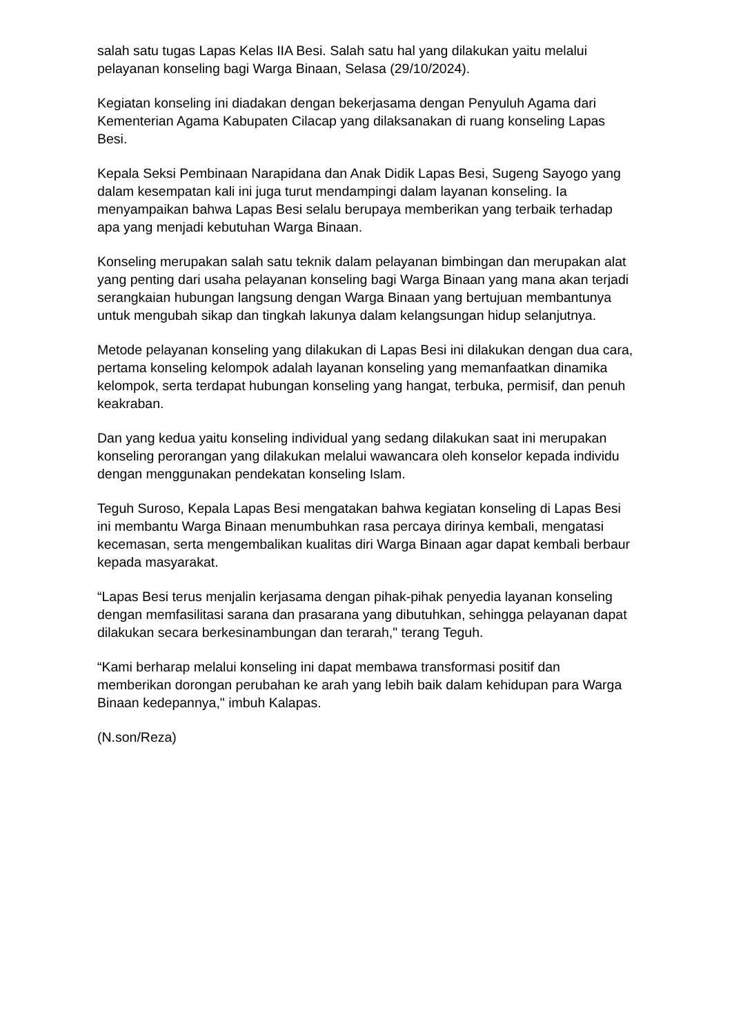salah satu tugas Lapas Kelas IIA Besi. Salah satu hal yang dilakukan yaitu melalui pelayanan konseling bagi Warga Binaan, Selasa (29/10/2024).
Kegiatan konseling ini diadakan dengan bekerjasama dengan Penyuluh Agama dari Kementerian Agama Kabupaten Cilacap yang dilaksanakan di ruang konseling Lapas Besi.
Kepala Seksi Pembinaan Narapidana dan Anak Didik Lapas Besi, Sugeng Sayogo yang dalam kesempatan kali ini juga turut mendampingi dalam layanan konseling. Ia menyampaikan bahwa Lapas Besi selalu berupaya memberikan yang terbaik terhadap apa yang menjadi kebutuhan Warga Binaan.
Konseling merupakan salah satu teknik dalam pelayanan bimbingan dan merupakan alat yang penting dari usaha pelayanan konseling bagi Warga Binaan yang mana akan terjadi serangkaian hubungan langsung dengan Warga Binaan yang bertujuan membantunya untuk mengubah sikap dan tingkah lakunya dalam kelangsungan hidup selanjutnya.
Metode pelayanan konseling yang dilakukan di Lapas Besi ini dilakukan dengan dua cara, pertama konseling kelompok adalah layanan konseling yang memanfaatkan dinamika kelompok, serta terdapat hubungan konseling yang hangat, terbuka, permisif, dan penuh keakraban.
Dan yang kedua yaitu konseling individual yang sedang dilakukan saat ini merupakan konseling perorangan yang dilakukan melalui wawancara oleh konselor kepada individu dengan menggunakan pendekatan konseling Islam.
Teguh Suroso, Kepala Lapas Besi mengatakan bahwa kegiatan konseling di Lapas Besi ini membantu Warga Binaan menumbuhkan rasa percaya dirinya kembali, mengatasi kecemasan, serta mengembalikan kualitas diri Warga Binaan agar dapat kembali berbaur kepada masyarakat.
“Lapas Besi terus menjalin kerjasama dengan pihak-pihak penyedia layanan konseling dengan memfasilitasi sarana dan prasarana yang dibutuhkan, sehingga pelayanan dapat dilakukan secara berkesinambungan dan terarah," terang Teguh.
“Kami berharap melalui konseling ini dapat membawa transformasi positif dan memberikan dorongan perubahan ke arah yang lebih baik dalam kehidupan para Warga Binaan kedepannya," imbuh Kalapas.
(N.son/Reza)